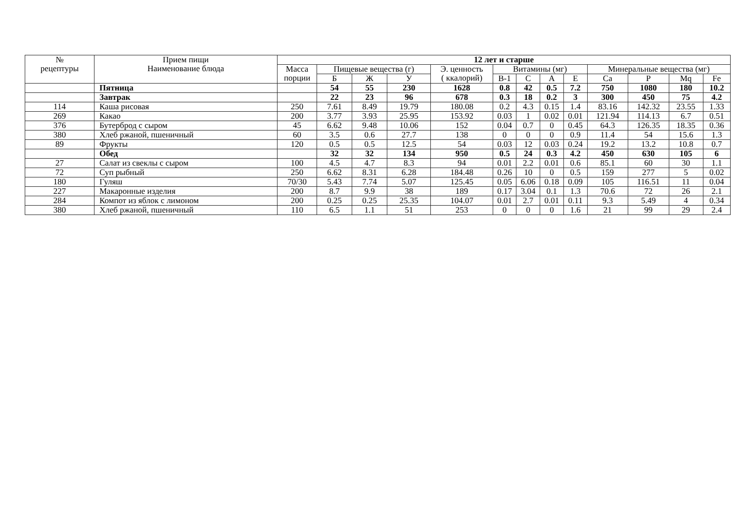| № рецептуры | Прием пищи Наименование блюда | 12 лет и старше | | | | | | | | | | | | |
| --- | --- | --- | --- | --- | --- | --- | --- | --- | --- | --- | --- | --- | --- | --- |
| | | Масса порции | Пищевые вещества (г) | | | Э. ценность ( ккалорий) | Витамины (мг) | | | | Минеральные вещества (мг) | | | |
| | | | Б | Ж | У | | В-1 | С | А | Е | Ca | P | Mq | Fe |
| | Пятница | | 54 | 55 | 230 | 1628 | 0.8 | 42 | 0.5 | 7.2 | 750 | 1080 | 180 | 10.2 |
| | Завтрак | | 22 | 23 | 96 | 678 | 0.3 | 18 | 0.2 | 3 | 300 | 450 | 75 | 4.2 |
| 114 | Каша рисовая | 250 | 7.61 | 8.49 | 19.79 | 180.08 | 0.2 | 4.3 | 0.15 | 1.4 | 83.16 | 142.32 | 23.55 | 1.33 |
| 269 | Какао | 200 | 3.77 | 3.93 | 25.95 | 153.92 | 0.03 | 1 | 0.02 | 0.01 | 121.94 | 114.13 | 6.7 | 0.51 |
| 376 | Бутерброд с сыром | 45 | 6.62 | 9.48 | 10.06 | 152 | 0.04 | 0.7 | 0 | 0.45 | 64.3 | 126.35 | 18.35 | 0.36 |
| 380 | Хлеб ржаной, пшеничный | 60 | 3.5 | 0.6 | 27.7 | 138 | 0 | 0 | 0 | 0.9 | 11.4 | 54 | 15.6 | 1.3 |
| 89 | Фрукты | 120 | 0.5 | 0.5 | 12.5 | 54 | 0.03 | 12 | 0.03 | 0.24 | 19.2 | 13.2 | 10.8 | 0.7 |
| | Обед | | 32 | 32 | 134 | 950 | 0.5 | 24 | 0.3 | 4.2 | 450 | 630 | 105 | 6 |
| 27 | Салат из свеклы с сыром | 100 | 4.5 | 4.7 | 8.3 | 94 | 0.01 | 2.2 | 0.01 | 0.6 | 85.1 | 60 | 30 | 1.1 |
| 72 | Суп рыбный | 250 | 6.62 | 8.31 | 6.28 | 184.48 | 0.26 | 10 | 0 | 0.5 | 159 | 277 | 5 | 0.02 |
| 180 | Гуляш | 70/30 | 5.43 | 7.74 | 5.07 | 125.45 | 0.05 | 6.06 | 0.18 | 0.09 | 105 | 116.51 | 11 | 0.04 |
| 227 | Макаронные изделия | 200 | 8.7 | 9.9 | 38 | 189 | 0.17 | 3.04 | 0.1 | 1.3 | 70.6 | 72 | 26 | 2.1 |
| 284 | Компот из яблок с лимоном | 200 | 0.25 | 0.25 | 25.35 | 104.07 | 0.01 | 2.7 | 0.01 | 0.11 | 9.3 | 5.49 | 4 | 0.34 |
| 380 | Хлеб ржаной, пшеничный | 110 | 6.5 | 1.1 | 51 | 253 | 0 | 0 | 0 | 1.6 | 21 | 99 | 29 | 2.4 |